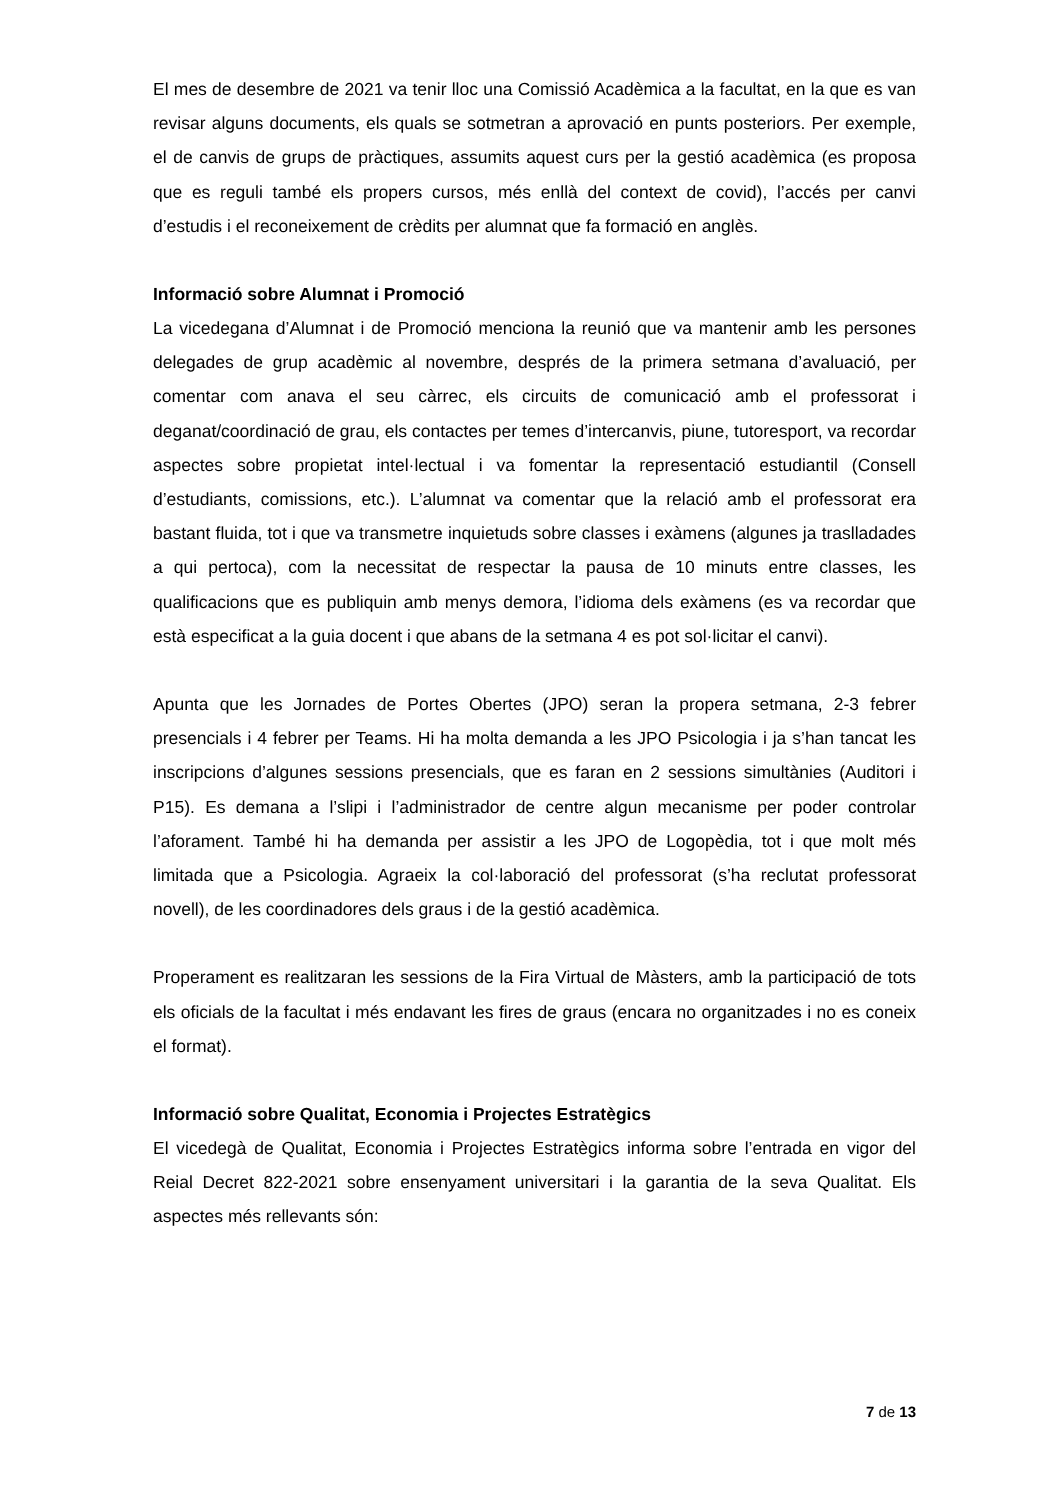El mes de desembre de 2021 va tenir lloc una Comissió Acadèmica a la facultat, en la que es van revisar alguns documents, els quals se sotmetran a aprovació en punts posteriors. Per exemple, el de canvis de grups de pràctiques, assumits aquest curs per la gestió acadèmica (es proposa que es reguli també els propers cursos, més enllà del context de covid), l’accés per canvi d’estudis i el reconeixement de crèdits per alumnat que fa formació en anglès.
Informació sobre Alumnat i Promoció
La vicedegana d’Alumnat i de Promoció menciona la reunió que va mantenir amb les persones delegades de grup acadèmic al novembre, després de la primera setmana d’avaluació, per comentar com anava el seu càrrec, els circuits de comunicació amb el professorat i deganat/coordinació de grau, els contactes per temes d’intercanvis, piune, tutoresport, va recordar aspectes sobre propietat intel·lectual i va fomentar la representació estudiantil (Consell d’estudiants, comissions, etc.). L’alumnat va comentar que la relació amb el professorat era bastant fluida, tot i que va transmetre inquietuds sobre classes i exàmens (algunes ja traslladades a qui pertoca), com la necessitat de respectar la pausa de 10 minuts entre classes, les qualificacions que es publiquin amb menys demora, l’idioma dels exàmens (es va recordar que està especificat a la guia docent i que abans de la setmana 4 es pot sol·licitar el canvi).
Apunta que les Jornades de Portes Obertes (JPO) seran la propera setmana, 2-3 febrer presencials i 4 febrer per Teams. Hi ha molta demanda a les JPO Psicologia i ja s’han tancat les inscripcions d’algunes sessions presencials, que es faran en 2 sessions simultànies (Auditori i P15). Es demana a l’slipi i l’administrador de centre algun mecanisme per poder controlar l’aforament. També hi ha demanda per assistir a les JPO de Logopèdia, tot i que molt més limitada que a Psicologia. Agraeix la col·laboració del professorat (s’ha reclutat professorat novell), de les coordinadores dels graus i de la gestió acadèmica.
Properament es realitzaran les sessions de la Fira Virtual de Màsters, amb la participació de tots els oficials de la facultat i més endavant les fires de graus (encara no organitzades i no es coneix el format).
Informació sobre Qualitat, Economia i Projectes Estratègics
El vicedegà de Qualitat, Economia i Projectes Estratègics informa sobre l’entrada en vigor del Reial Decret 822-2021 sobre ensenyament universitari i la garantia de la seva Qualitat. Els aspectes més rellevants són:
7 de 13